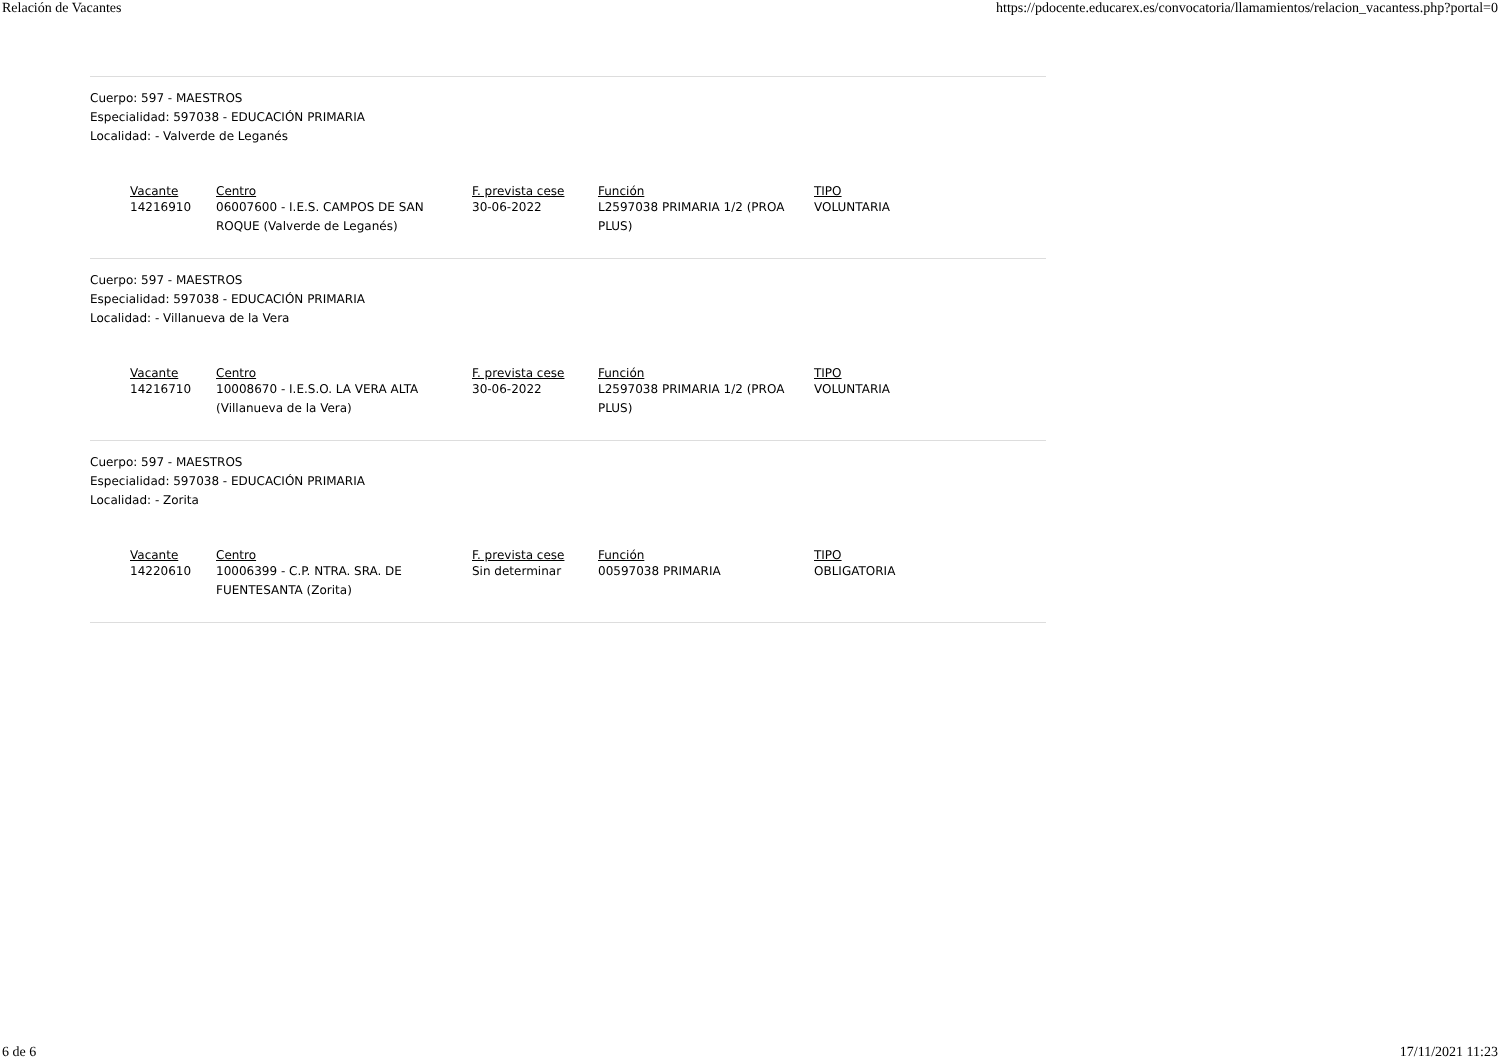Relación de Vacantes https://pdocente.educarex.es/convocatoria/llamamientos/relacion_vacantess.php?portal=0
Cuerpo: 597 - MAESTROS
Especialidad: 597038 - EDUCACIÓN PRIMARIA
Localidad: - Valverde de Leganés
| Vacante | Centro | F. prevista cese | Función | TIPO |
| --- | --- | --- | --- | --- |
| 14216910 | 06007600 - I.E.S. CAMPOS DE SAN ROQUE (Valverde de Leganés) | 30-06-2022 | L2597038 PRIMARIA 1/2 (PROA PLUS) | VOLUNTARIA |
Cuerpo: 597 - MAESTROS
Especialidad: 597038 - EDUCACIÓN PRIMARIA
Localidad: - Villanueva de la Vera
| Vacante | Centro | F. prevista cese | Función | TIPO |
| --- | --- | --- | --- | --- |
| 14216710 | 10008670 - I.E.S.O. LA VERA ALTA (Villanueva de la Vera) | 30-06-2022 | L2597038 PRIMARIA 1/2 (PROA PLUS) | VOLUNTARIA |
Cuerpo: 597 - MAESTROS
Especialidad: 597038 - EDUCACIÓN PRIMARIA
Localidad: - Zorita
| Vacante | Centro | F. prevista cese | Función | TIPO |
| --- | --- | --- | --- | --- |
| 14220610 | 10006399 - C.P. NTRA. SRA. DE FUENTESANTA (Zorita) | Sin determinar | 00597038 PRIMARIA | OBLIGATORIA |
6 de 6 17/11/2021 11:23